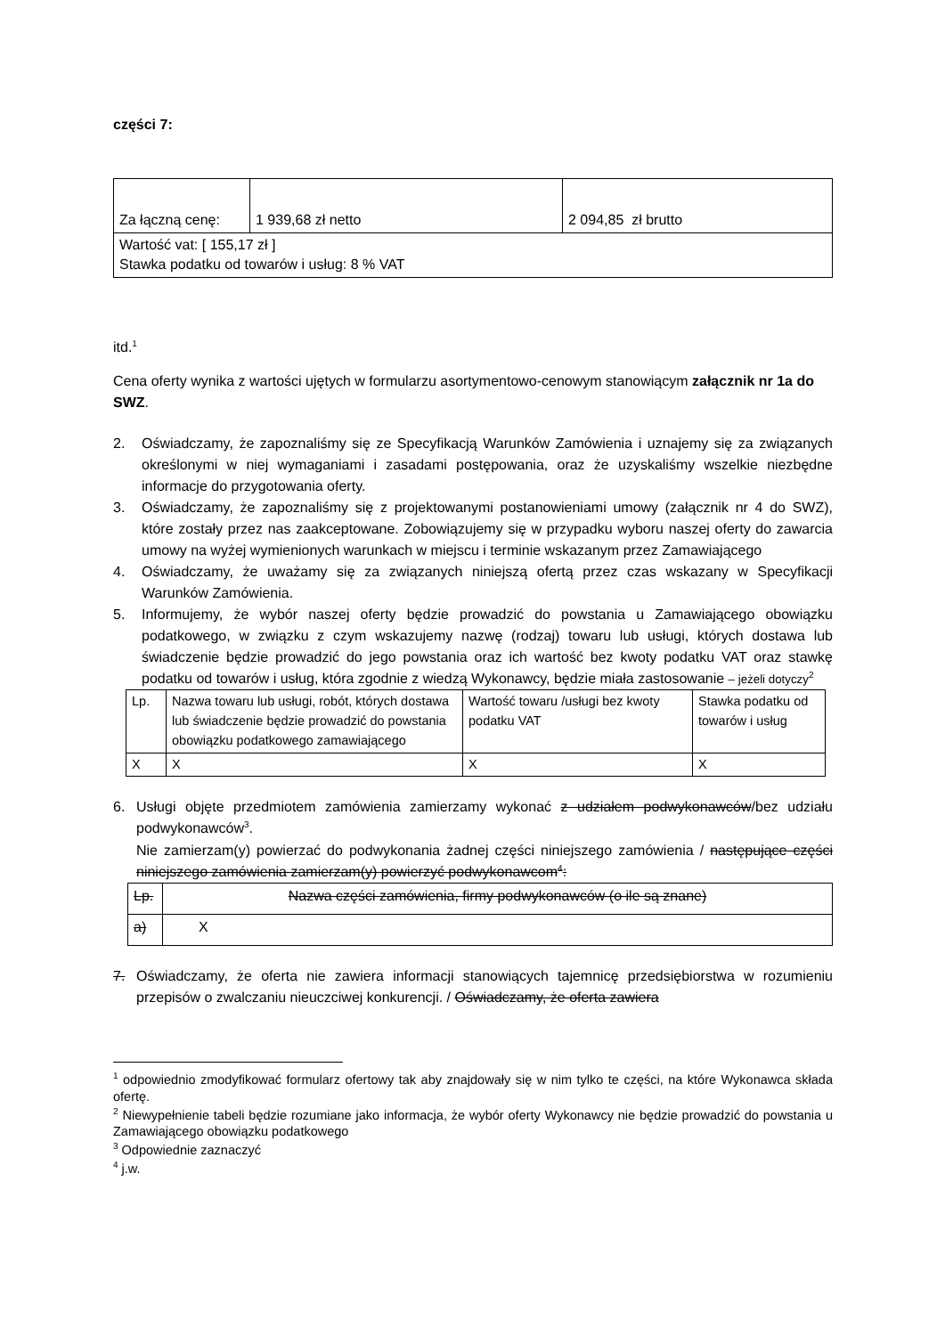części 7:
| Za łączną cenę: | 1 939,68 zł netto | 2 094,85 zł brutto |
| Wartość vat: [ 155,17 zł ] Stawka podatku od towarów i usług: 8 % VAT | | |
itd.<sup>1</sup>
Cena oferty wynika z wartości ujętych w formularzu asortymentowo-cenowym stanowiącym załącznik nr 1a do SWZ.
2. Oświadczamy, że zapoznaliśmy się ze Specyfikacją Warunków Zamówienia i uznajemy się za związanych określonymi w niej wymaganiami i zasadami postępowania, oraz że uzyskaliśmy wszelkie niezbędne informacje do przygotowania oferty.
3. Oświadczamy, że zapoznaliśmy się z projektowanymi postanowieniami umowy (załącznik nr 4 do SWZ), które zostały przez nas zaakceptowane. Zobowiązujemy się w przypadku wyboru naszej oferty do zawarcia umowy na wyżej wymienionych warunkach w miejscu i terminie wskazanym przez Zamawiającego
4. Oświadczamy, że uważamy się za związanych niniejszą ofertą przez czas wskazany w Specyfikacji Warunków Zamówienia.
5. Informujemy, że wybór naszej oferty będzie prowadzić do powstania u Zamawiającego obowiązku podatkowego, w związku z czym wskazujemy nazwę (rodzaj) towaru lub usługi, których dostawa lub świadczenie będzie prowadzić do jego powstania oraz ich wartość bez kwoty podatku VAT oraz stawkę podatku od towarów i usług, która zgodnie z wiedzą Wykonawcy, będzie miała zastosowanie – jeżeli dotyczy<sup>2</sup>
| Lp. | Nazwa towaru lub usługi, robót, których dostawa lub świadczenie będzie prowadzić do powstania obowiązku podatkowego zamawiającego | Wartość towaru /usługi bez kwoty podatku VAT | Stawka podatku od towarów i usług |
| X | X | X | X |
6. Usługi objęte przedmiotem zamówienia zamierzamy wykonać z udziałem podwykonawców/bez udziału podwykonawców<sup>3</sup>.
Nie zamierzam(y) powierzać do podwykonania żadnej części niniejszego zamówienia / następujące części niniejszego zamówienia zamierzam(y) powierzyć podwykonawcom<sup>4</sup>:
| Lp. | Nazwa części zamówienia, firmy podwykonawców (o ile są znane) |
| a) | X |
7. Oświadczamy, że oferta nie zawiera informacji stanowiących tajemnicę przedsiębiorstwa w rozumieniu przepisów o zwalczaniu nieuczciwej konkurencji. / Oświadczamy, że oferta zawiera
<sup>1</sup> odpowiednio zmodyfikować formularz ofertowy tak aby znajdowały się w nim tylko te części, na które Wykonawca składa ofertę.
<sup>2</sup> Niewypełnienie tabeli będzie rozumiane jako informacja, że wybór oferty Wykonawcy nie będzie prowadzić do powstania u Zamawiającego obowiązku podatkowego
<sup>3</sup> Odpowiednie zaznaczyć
<sup>4</sup> j.w.